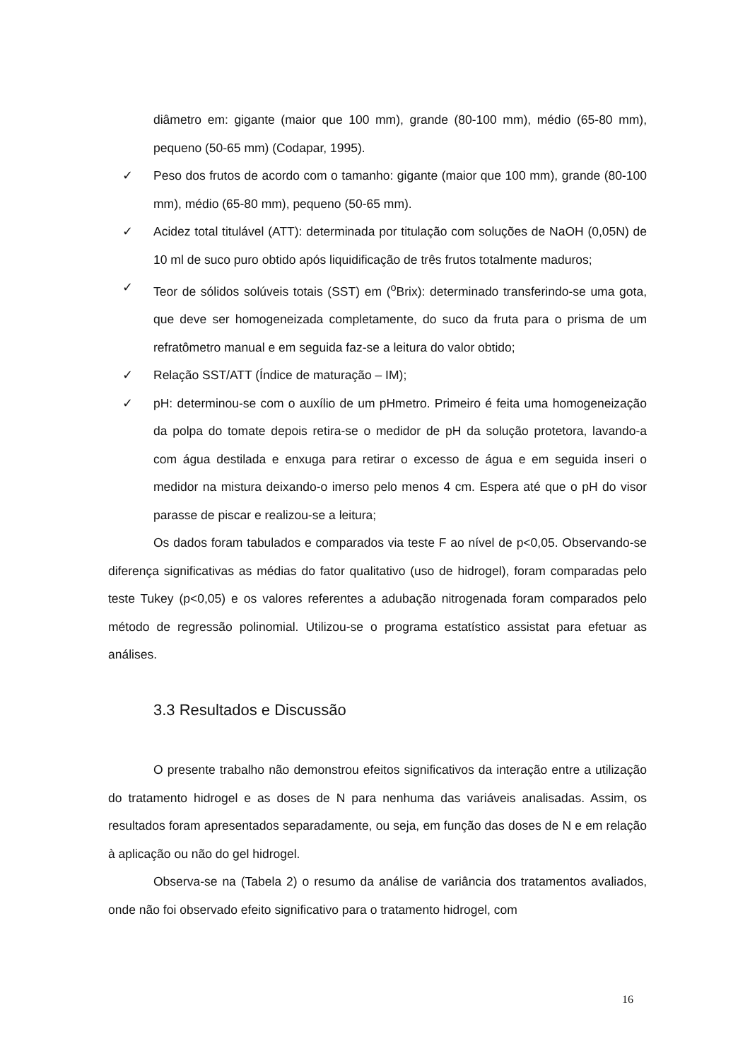diâmetro em: gigante (maior que 100 mm), grande (80-100 mm), médio (65-80 mm), pequeno (50-65 mm) (Codapar, 1995).
✓ Peso dos frutos de acordo com o tamanho: gigante (maior que 100 mm), grande (80-100 mm), médio (65-80 mm), pequeno (50-65 mm).
✓ Acidez total titulável (ATT): determinada por titulação com soluções de NaOH (0,05N) de 10 ml de suco puro obtido após liquidificação de três frutos totalmente maduros;
✓ Teor de sólidos solúveis totais (SST) em (<sup>o</sup>Brix): determinado transferindo-se uma gota, que deve ser homogeneizada completamente, do suco da fruta para o prisma de um refratômetro manual e em seguida faz-se a leitura do valor obtido;
✓ Relação SST/ATT (Índice de maturação – IM);
✓ pH: determinou-se com o auxílio de um pHmetro. Primeiro é feita uma homogeneização da polpa do tomate depois retira-se o medidor de pH da solução protetora, lavando-a com água destilada e enxuga para retirar o excesso de água e em seguida inseri o medidor na mistura deixando-o imerso pelo menos 4 cm. Espera até que o pH do visor parasse de piscar e realizou-se a leitura;
Os dados foram tabulados e comparados via teste F ao nível de p<0,05. Observando-se diferença significativas as médias do fator qualitativo (uso de hidrogel), foram comparadas pelo teste Tukey (p<0,05) e os valores referentes a adubação nitrogenada foram comparados pelo método de regressão polinomial. Utilizou-se o programa estatístico assistat para efetuar as análises.
3.3 Resultados e Discussão
O presente trabalho não demonstrou efeitos significativos da interação entre a utilização do tratamento hidrogel e as doses de N para nenhuma das variáveis analisadas. Assim, os resultados foram apresentados separadamente, ou seja, em função das doses de N e em relação à aplicação ou não do gel hidrogel.
Observa-se na (Tabela 2) o resumo da análise de variância dos tratamentos avaliados, onde não foi observado efeito significativo para o tratamento hidrogel, com
16